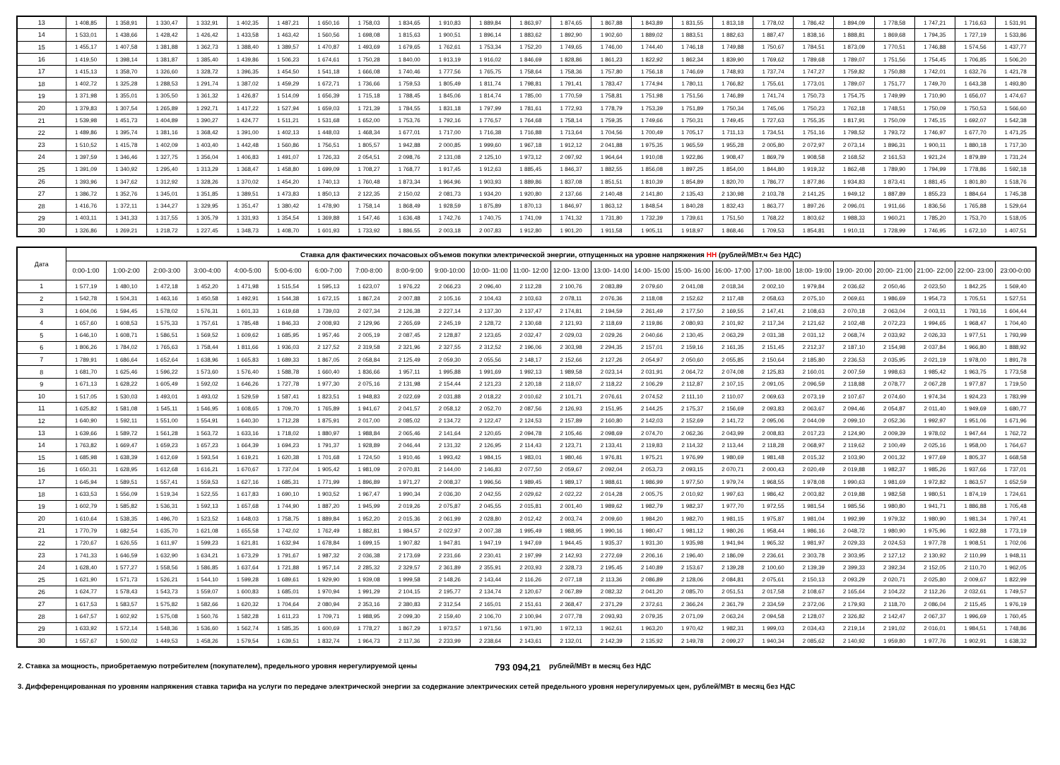| 13 | 1 408,85 | 1 358,91 | 1 330,47 | 1 332,91 | 1 402,35 | 1 487,21 | 1 650,16 | 1 758,03 | 1 834,65 | 1 910,83 | 1 889,84 | 1 863,97 | 1 874,65 | 1 867,88 | 1 843,89 | 1 831,55 | 1 813,18 | 1 778,02 | 1 786,42 | 1 894,09 | 1 778,58 | 1 747,21 | 1 716,63 | 1 531,91 |
| 14 | 1 533,01 | 1 438,66 | 1 428,42 | 1 426,42 | 1 433,58 | 1 463,42 | 1 560,56 | 1 698,08 | 1 815,63 | 1 900,51 | 1 896,14 | 1 883,62 | 1 892,90 | 1 902,60 | 1 889,02 | 1 883,51 | 1 882,63 | 1 887,47 | 1 838,16 | 1 888,81 | 1 869,68 | 1 794,35 | 1 727,19 | 1 533,86 |
| 15 | 1 455,17 | 1 407,58 | 1 381,88 | 1 362,73 | 1 388,40 | 1 389,57 | 1 470,87 | 1 493,69 | 1 679,65 | 1 762,61 | 1 753,34 | 1 752,20 | 1 749,65 | 1 746,00 | 1 744,40 | 1 746,18 | 1 749,88 | 1 750,67 | 1 784,51 | 1 873,09 | 1 770,51 | 1 746,88 | 1 574,56 | 1 437,77 |
| 16 | 1 419,50 | 1 398,14 | 1 381,87 | 1 385,40 | 1 439,86 | 1 506,23 | 1 674,61 | 1 750,28 | 1 840,00 | 1 913,19 | 1 916,02 | 1 846,69 | 1 828,86 | 1 861,23 | 1 822,92 | 1 862,34 | 1 839,90 | 1 769,62 | 1 789,68 | 1 789,07 | 1 751,56 | 1 754,45 | 1 706,85 | 1 506,20 |
| 17 | 1 415,13 | 1 358,70 | 1 326,60 | 1 328,72 | 1 396,35 | 1 454,50 | 1 541,18 | 1 666,08 | 1 740,46 | 1 777,56 | 1 765,75 | 1 758,64 | 1 758,36 | 1 757,80 | 1 756,18 | 1 746,69 | 1 748,93 | 1 737,74 | 1 747,27 | 1 759,82 | 1 750,88 | 1 742,01 | 1 632,76 | 1 421,78 |
| 18 | 1 402,72 | 1 325,28 | 1 288,53 | 1 291,74 | 1 387,02 | 1 459,29 | 1 672,71 | 1 736,66 | 1 759,53 | 1 805,49 | 1 811,74 | 1 798,81 | 1 791,41 | 1 783,47 | 1 774,94 | 1 780,11 | 1 766,82 | 1 755,61 | 1 773,01 | 1 789,07 | 1 751,77 | 1 749,70 | 1 643,38 | 1 493,80 |
| 19 | 1 371,98 | 1 355,01 | 1 305,50 | 1 361,32 | 1 426,87 | 1 514,09 | 1 656,39 | 1 715,18 | 1 788,45 | 1 845,06 | 1 814,74 | 1 785,00 | 1 770,59 | 1 758,81 | 1 751,98 | 1 751,56 | 1 746,89 | 1 741,74 | 1 750,73 | 1 754,75 | 1 749,99 | 1 710,90 | 1 656,07 | 1 474,67 |
| 20 | 1 379,83 | 1 307,54 | 1 265,89 | 1 292,71 | 1 417,22 | 1 527,94 | 1 659,03 | 1 721,39 | 1 784,55 | 1 831,18 | 1 797,99 | 1 781,61 | 1 772,93 | 1 778,79 | 1 753,39 | 1 751,89 | 1 750,34 | 1 745,06 | 1 750,23 | 1 762,18 | 1 748,51 | 1 750,09 | 1 750,53 | 1 566,60 |
| 21 | 1 539,98 | 1 451,73 | 1 404,89 | 1 390,27 | 1 424,77 | 1 511,21 | 1 531,68 | 1 652,00 | 1 753,76 | 1 792,16 | 1 776,57 | 1 764,68 | 1 758,14 | 1 759,35 | 1 749,66 | 1 750,31 | 1 749,45 | 1 727,63 | 1 755,35 | 1 817,91 | 1 750,09 | 1 745,15 | 1 692,07 | 1 542,38 |
| 22 | 1 489,86 | 1 395,74 | 1 381,16 | 1 368,42 | 1 391,00 | 1 402,13 | 1 448,03 | 1 468,34 | 1 677,01 | 1 717,00 | 1 716,38 | 1 716,88 | 1 713,64 | 1 704,56 | 1 700,49 | 1 705,17 | 1 711,13 | 1 734,51 | 1 751,16 | 1 798,52 | 1 793,72 | 1 746,97 | 1 677,70 | 1 471,25 |
| 23 | 1 510,52 | 1 415,78 | 1 402,09 | 1 403,40 | 1 442,48 | 1 560,86 | 1 756,51 | 1 805,57 | 1 942,88 | 2 000,85 | 1 999,60 | 1 967,18 | 1 912,12 | 2 041,88 | 1 975,35 | 1 965,59 | 1 955,28 | 2 005,80 | 2 072,97 | 2 073,14 | 1 896,31 | 1 900,11 | 1 880,18 | 1 717,30 |
| 24 | 1 397,59 | 1 346,46 | 1 327,75 | 1 356,04 | 1 406,83 | 1 491,07 | 1 726,33 | 2 054,51 | 2 098,76 | 2 131,08 | 2 125,10 | 1 973,12 | 2 097,92 | 1 964,64 | 1 910,08 | 1 922,86 | 1 908,47 | 1 869,79 | 1 908,58 | 2 168,52 | 2 161,53 | 1 921,24 | 1 879,89 | 1 731,24 |
| 25 | 1 391,09 | 1 340,92 | 1 295,40 | 1 313,29 | 1 368,47 | 1 458,80 | 1 699,09 | 1 708,27 | 1 768,77 | 1 917,45 | 1 912,63 | 1 885,45 | 1 846,37 | 1 882,55 | 1 856,08 | 1 897,25 | 1 854,00 | 1 844,80 | 1 919,32 | 1 862,48 | 1 789,90 | 1 794,99 | 1 778,86 | 1 592,18 |
| 26 | 1 393,96 | 1 347,62 | 1 312,92 | 1 328,26 | 1 370,02 | 1 454,20 | 1 740,13 | 1 760,48 | 1 873,34 | 1 964,96 | 1 903,93 | 1 889,86 | 1 837,08 | 1 851,51 | 1 810,39 | 1 854,89 | 1 820,70 | 1 786,77 | 1 877,86 | 1 934,83 | 1 873,41 | 1 881,45 | 1 801,80 | 1 518,76 |
| 27 | 1 386,72 | 1 352,76 | 1 345,01 | 1 351,85 | 1 389,51 | 1 473,83 | 1 850,13 | 2 122,35 | 2 150,02 | 2 081,73 | 1 934,20 | 1 920,80 | 2 137,66 | 2 140,48 | 2 141,80 | 2 135,43 | 2 130,98 | 2 103,78 | 2 141,25 | 1 949,12 | 1 887,89 | 1 855,23 | 1 884,64 | 1 745,38 |
| 28 | 1 416,76 | 1 372,11 | 1 344,27 | 1 329,95 | 1 351,47 | 1 380,42 | 1 478,90 | 1 758,14 | 1 868,49 | 1 928,59 | 1 875,89 | 1 870,13 | 1 846,97 | 1 863,12 | 1 848,54 | 1 840,28 | 1 832,43 | 1 863,77 | 1 897,26 | 2 096,01 | 1 911,66 | 1 836,56 | 1 765,88 | 1 529,64 |
| 29 | 1 403,11 | 1 341,33 | 1 317,55 | 1 305,79 | 1 331,93 | 1 354,54 | 1 369,88 | 1 547,46 | 1 636,48 | 1 742,76 | 1 740,75 | 1 741,09 | 1 741,32 | 1 731,80 | 1 732,39 | 1 739,61 | 1 751,50 | 1 768,22 | 1 803,62 | 1 988,33 | 1 960,21 | 1 785,20 | 1 753,70 | 1 518,05 |
| 30 | 1 326,86 | 1 269,21 | 1 218,72 | 1 227,45 | 1 348,73 | 1 408,70 | 1 601,93 | 1 733,92 | 1 886,55 | 2 003,18 | 2 007,83 | 1 912,80 | 1 901,20 | 1 911,58 | 1 905,11 | 1 918,97 | 1 868,46 | 1 709,53 | 1 854,81 | 1 910,11 | 1 728,99 | 1 746,95 | 1 672,10 | 1 407,51 |
| Дата | Ставка для фактических почасовых объемов покупки электрической энергии, отпущенных на уровне напряжения НН (рублей/МВт.ч без НДС) | | | | | | | | | | | | | | | | | | | | | | | |
| --- | --- | --- | --- | --- | --- | --- | --- | --- | --- | --- | --- | --- | --- | --- | --- | --- | --- | --- | --- | --- | --- | --- | --- | --- |
| | 0:00-1:00 | 1:00-2:00 | 2:00-3:00 | 3:00-4:00 | 4:00-5:00 | 5:00-6:00 | 6:00-7:00 | 7:00-8:00 | 8:00-9:00 | 9:00-10:00 | 10:00- 11:00 | 11:00- 12:00 | 12:00- 13:00 | 13:00- 14:00 | 14:00- 15:00 | 15:00- 16:00 | 16:00- 17:00 | 17:00- 18:00 | 18:00- 19:00 | 19:00- 20:00 | 20:00- 21:00 | 21:00- 22:00 | 22:00- 23:00 | 23:00-0:00 |
| 1 | 1 577,19 | 1 480,10 | 1 472,18 | 1 452,20 | 1 471,98 | 1 515,54 | 1 595,13 | 1 623,07 | 1 976,22 | 2 066,23 | 2 096,40 | 2 112,28 | 2 100,76 | 2 083,89 | 2 079,60 | 2 041,08 | 2 018,34 | 2 002,10 | 1 979,84 | 2 036,62 | 2 050,46 | 2 023,50 | 1 842,25 | 1 569,40 |
| 2 | 1 542,78 | 1 504,31 | 1 463,16 | 1 450,58 | 1 492,91 | 1 544,38 | 1 672,15 | 1 867,24 | 2 007,88 | 2 105,16 | 2 104,43 | 2 103,63 | 2 078,11 | 2 076,36 | 2 118,08 | 2 152,62 | 2 117,48 | 2 058,63 | 2 075,10 | 2 069,61 | 1 986,69 | 1 954,73 | 1 705,51 | 1 527,51 |
| 3 | 1 604,06 | 1 594,45 | 1 578,02 | 1 576,31 | 1 601,33 | 1 619,68 | 1 739,03 | 2 027,34 | 2 126,38 | 2 227,14 | 2 137,30 | 2 137,47 | 2 174,81 | 2 194,59 | 2 261,49 | 2 177,50 | 2 169,55 | 2 147,41 | 2 108,63 | 2 070,18 | 2 063,04 | 2 003,11 | 1 793,16 | 1 604,44 |
| 4 | 1 657,60 | 1 608,53 | 1 575,33 | 1 757,61 | 1 785,48 | 1 846,33 | 2 008,93 | 2 129,96 | 2 265,69 | 2 245,19 | 2 128,72 | 2 130,68 | 2 121,93 | 2 118,69 | 2 119,86 | 2 080,93 | 2 101,92 | 2 117,34 | 2 121,62 | 2 102,48 | 2 072,23 | 1 994,65 | 1 968,47 | 1 704,40 |
| 5 | 1 646,10 | 1 608,71 | 1 586,51 | 1 569,52 | 1 609,62 | 1 685,95 | 1 957,46 | 2 005,19 | 2 087,45 | 2 128,87 | 2 123,65 | 2 032,47 | 2 029,03 | 2 029,26 | 2 040,66 | 2 130,45 | 2 063,29 | 2 031,38 | 2 031,12 | 2 068,74 | 2 033,92 | 2 026,33 | 1 977,51 | 1 793,99 |
| 6 | 1 806,26 | 1 784,02 | 1 765,63 | 1 758,44 | 1 811,66 | 1 936,03 | 2 127,52 | 2 319,58 | 2 321,96 | 2 327,55 | 2 312,52 | 2 196,06 | 2 303,98 | 2 294,35 | 2 157,01 | 2 159,16 | 2 161,35 | 2 151,45 | 2 212,37 | 2 187,10 | 2 154,98 | 2 037,84 | 1 966,80 | 1 888,92 |
| 7 | 1 789,91 | 1 686,64 | 1 652,64 | 1 638,96 | 1 665,83 | 1 689,33 | 1 867,05 | 2 058,84 | 2 125,49 | 2 059,30 | 2 055,56 | 2 148,17 | 2 152,66 | 2 127,26 | 2 054,97 | 2 050,60 | 2 055,85 | 2 150,64 | 2 185,80 | 2 236,53 | 2 035,95 | 2 021,19 | 1 978,00 | 1 891,78 |
| 8 | 1 681,70 | 1 625,46 | 1 596,22 | 1 573,60 | 1 576,40 | 1 588,78 | 1 660,40 | 1 836,66 | 1 957,11 | 1 995,88 | 1 991,69 | 1 992,13 | 1 989,58 | 2 023,14 | 2 031,91 | 2 064,72 | 2 074,08 | 2 125,83 | 2 160,01 | 2 007,59 | 1 998,63 | 1 985,42 | 1 963,75 | 1 773,58 |
| 9 | 1 671,13 | 1 628,22 | 1 605,49 | 1 592,02 | 1 646,26 | 1 727,78 | 1 977,30 | 2 075,16 | 2 131,98 | 2 154,44 | 2 121,23 | 2 120,18 | 2 118,07 | 2 118,22 | 2 106,29 | 2 112,87 | 2 107,15 | 2 091,05 | 2 096,59 | 2 118,88 | 2 078,77 | 2 067,28 | 1 977,87 | 1 719,50 |
| 10 | 1 517,05 | 1 530,03 | 1 493,01 | 1 493,02 | 1 529,59 | 1 587,41 | 1 823,51 | 1 948,83 | 2 022,69 | 2 031,88 | 2 018,22 | 2 010,62 | 2 101,71 | 2 076,61 | 2 074,52 | 2 111,10 | 2 110,07 | 2 069,63 | 2 073,19 | 2 107,67 | 2 074,60 | 1 974,34 | 1 924,23 | 1 783,99 |
| 11 | 1 625,82 | 1 581,08 | 1 545,11 | 1 546,95 | 1 608,65 | 1 709,70 | 1 765,89 | 1 941,67 | 2 041,57 | 2 058,12 | 2 052,70 | 2 087,56 | 2 126,93 | 2 151,95 | 2 144,25 | 2 175,37 | 2 156,69 | 2 093,83 | 2 063,67 | 2 094,46 | 2 054,87 | 2 011,40 | 1 949,69 | 1 680,77 |
| 12 | 1 640,90 | 1 592,11 | 1 551,00 | 1 554,91 | 1 640,30 | 1 712,28 | 1 875,91 | 2 017,00 | 2 085,02 | 2 134,72 | 2 122,47 | 2 124,53 | 2 157,89 | 2 160,80 | 2 142,03 | 2 152,69 | 2 141,72 | 2 095,06 | 2 044,09 | 2 099,10 | 2 052,36 | 1 992,97 | 1 951,06 | 1 671,96 |
| 13 | 1 639,66 | 1 589,72 | 1 561,28 | 1 563,72 | 1 633,16 | 1 718,02 | 1 880,97 | 1 988,84 | 2 065,46 | 2 141,64 | 2 120,65 | 2 094,78 | 2 105,46 | 2 098,69 | 2 074,70 | 2 062,36 | 2 043,99 | 2 008,83 | 2 017,23 | 2 124,90 | 2 009,39 | 1 978,02 | 1 947,44 | 1 762,72 |
| 14 | 1 763,82 | 1 669,47 | 1 659,23 | 1 657,23 | 1 664,39 | 1 694,23 | 1 791,37 | 1 928,89 | 2 046,44 | 2 131,32 | 2 126,95 | 2 114,43 | 2 123,71 | 2 133,41 | 2 119,83 | 2 114,32 | 2 113,44 | 2 118,28 | 2 068,97 | 2 119,62 | 2 100,49 | 2 025,16 | 1 958,00 | 1 764,67 |
| 15 | 1 685,98 | 1 638,39 | 1 612,69 | 1 593,54 | 1 619,21 | 1 620,38 | 1 701,68 | 1 724,50 | 1 910,46 | 1 993,42 | 1 984,15 | 1 983,01 | 1 980,46 | 1 976,81 | 1 975,21 | 1 976,99 | 1 980,69 | 1 981,48 | 2 015,32 | 2 103,90 | 2 001,32 | 1 977,69 | 1 805,37 | 1 668,58 |
| 16 | 1 650,31 | 1 628,95 | 1 612,68 | 1 616,21 | 1 670,67 | 1 737,04 | 1 905,42 | 1 981,09 | 2 070,81 | 2 144,00 | 2 146,83 | 2 077,50 | 2 059,67 | 2 092,04 | 2 053,73 | 2 093,15 | 2 070,71 | 2 000,43 | 2 020,49 | 2 019,88 | 1 982,37 | 1 985,26 | 1 937,66 | 1 737,01 |
| 17 | 1 645,94 | 1 589,51 | 1 557,41 | 1 559,53 | 1 627,16 | 1 685,31 | 1 771,99 | 1 896,89 | 1 971,27 | 2 008,37 | 1 996,56 | 1 989,45 | 1 989,17 | 1 988,61 | 1 986,99 | 1 977,50 | 1 979,74 | 1 968,55 | 1 978,08 | 1 990,63 | 1 981,69 | 1 972,82 | 1 863,57 | 1 652,59 |
| 18 | 1 633,53 | 1 556,09 | 1 519,34 | 1 522,55 | 1 617,83 | 1 690,10 | 1 903,52 | 1 967,47 | 1 990,34 | 2 036,30 | 2 042,55 | 2 029,62 | 2 022,22 | 2 014,28 | 2 005,75 | 2 010,92 | 1 997,63 | 1 986,42 | 2 003,82 | 2 019,88 | 1 982,58 | 1 980,51 | 1 874,19 | 1 724,61 |
| 19 | 1 602,79 | 1 585,82 | 1 536,31 | 1 592,13 | 1 657,68 | 1 744,90 | 1 887,20 | 1 945,99 | 2 019,26 | 2 075,87 | 2 045,55 | 2 015,81 | 2 001,40 | 1 989,62 | 1 982,79 | 1 982,37 | 1 977,70 | 1 972,55 | 1 981,54 | 1 985,56 | 1 980,80 | 1 941,71 | 1 886,88 | 1 705,48 |
| 20 | 1 610,64 | 1 538,35 | 1 496,70 | 1 523,52 | 1 648,03 | 1 758,75 | 1 889,84 | 1 952,20 | 2 015,36 | 2 061,99 | 2 028,80 | 2 012,42 | 2 003,74 | 2 009,60 | 1 984,20 | 1 982,70 | 1 981,15 | 1 975,87 | 1 981,04 | 1 992,99 | 1 979,32 | 1 980,90 | 1 981,34 | 1 797,41 |
| 21 | 1 770,79 | 1 682,54 | 1 635,70 | 1 621,08 | 1 655,58 | 1 742,02 | 1 762,49 | 1 882,81 | 1 984,57 | 2 022,97 | 2 007,38 | 1 995,49 | 1 988,95 | 1 990,16 | 1 980,47 | 1 981,12 | 1 980,26 | 1 958,44 | 1 986,16 | 2 048,72 | 1 980,90 | 1 975,96 | 1 922,88 | 1 773,19 |
| 22 | 1 720,67 | 1 626,55 | 1 611,97 | 1 599,23 | 1 621,81 | 1 632,94 | 1 678,84 | 1 699,15 | 1 907,82 | 1 947,81 | 1 947,19 | 1 947,69 | 1 944,45 | 1 935,37 | 1 931,30 | 1 935,98 | 1 941,94 | 1 965,32 | 1 981,97 | 2 029,33 | 2 024,53 | 1 977,78 | 1 908,51 | 1 702,06 |
| 23 | 1 741,33 | 1 646,59 | 1 632,90 | 1 634,21 | 1 673,29 | 1 791,67 | 1 987,32 | 2 036,38 | 2 173,69 | 2 231,66 | 2 230,41 | 2 197,99 | 2 142,93 | 2 272,69 | 2 206,16 | 2 196,40 | 2 186,09 | 2 236,61 | 2 303,78 | 2 303,95 | 2 127,12 | 2 130,92 | 2 110,99 | 1 948,11 |
| 24 | 1 628,40 | 1 577,27 | 1 558,56 | 1 586,85 | 1 637,64 | 1 721,88 | 1 957,14 | 2 285,32 | 2 329,57 | 2 361,89 | 2 355,91 | 2 203,93 | 2 328,73 | 2 195,45 | 2 140,89 | 2 153,67 | 2 139,28 | 2 100,60 | 2 139,39 | 2 399,33 | 2 392,34 | 2 152,05 | 2 110,70 | 1 962,05 |
| 25 | 1 621,90 | 1 571,73 | 1 526,21 | 1 544,10 | 1 599,28 | 1 689,61 | 1 929,90 | 1 939,08 | 1 999,58 | 2 148,26 | 2 143,44 | 2 116,26 | 2 077,18 | 2 113,36 | 2 086,89 | 2 128,06 | 2 084,81 | 2 075,61 | 2 150,13 | 2 093,29 | 2 020,71 | 2 025,80 | 2 009,67 | 1 822,99 |
| 26 | 1 624,77 | 1 578,43 | 1 543,73 | 1 559,07 | 1 600,83 | 1 685,01 | 1 970,94 | 1 991,29 | 2 104,15 | 2 195,77 | 2 134,74 | 2 120,67 | 2 067,89 | 2 082,32 | 2 041,20 | 2 085,70 | 2 051,51 | 2 017,58 | 2 108,67 | 2 165,64 | 2 104,22 | 2 112,26 | 2 032,61 | 1 749,57 |
| 27 | 1 617,53 | 1 583,57 | 1 575,82 | 1 582,66 | 1 620,32 | 1 704,64 | 2 080,94 | 2 353,16 | 2 380,83 | 2 312,54 | 2 165,01 | 2 151,61 | 2 368,47 | 2 371,29 | 2 372,61 | 2 366,24 | 2 361,79 | 2 334,59 | 2 372,06 | 2 179,93 | 2 118,70 | 2 086,04 | 2 115,45 | 1 976,19 |
| 28 | 1 647,57 | 1 602,92 | 1 575,08 | 1 560,76 | 1 582,28 | 1 611,23 | 1 709,71 | 1 988,95 | 2 099,30 | 2 159,40 | 2 106,70 | 2 100,94 | 2 077,78 | 2 093,93 | 2 079,35 | 2 071,09 | 2 063,24 | 2 094,58 | 2 128,07 | 2 326,82 | 2 142,47 | 2 067,37 | 1 996,69 | 1 760,45 |
| 29 | 1 633,92 | 1 572,14 | 1 548,36 | 1 536,60 | 1 562,74 | 1 585,35 | 1 600,69 | 1 778,27 | 1 867,29 | 1 973,57 | 1 971,56 | 1 971,90 | 1 972,13 | 1 962,61 | 1 963,20 | 1 970,42 | 1 982,31 | 1 999,03 | 2 034,43 | 2 219,14 | 2 191,02 | 2 016,01 | 1 984,51 | 1 748,86 |
| 30 | 1 557,67 | 1 500,02 | 1 449,53 | 1 458,26 | 1 579,54 | 1 639,51 | 1 832,74 | 1 964,73 | 2 117,36 | 2 233,99 | 2 238,64 | 2 143,61 | 2 132,01 | 2 142,39 | 2 135,92 | 2 149,78 | 2 099,27 | 1 940,34 | 2 085,62 | 2 140,92 | 1 959,80 | 1 977,76 | 1 902,91 | 1 638,32 |
2. Ставка за мощность, приобретаемую потребителем (покупателем), предельного уровня нерегулируемой цены 793 094,21 рублей/МВт в месяц без НДС
3. Дифференцированная по уровням напряжения ставка тарифа на услуги по передаче электрической энергии за содержание электрических сетей предельного уровня нерегулируемых цен, рублей/МВт в месяц без НДС